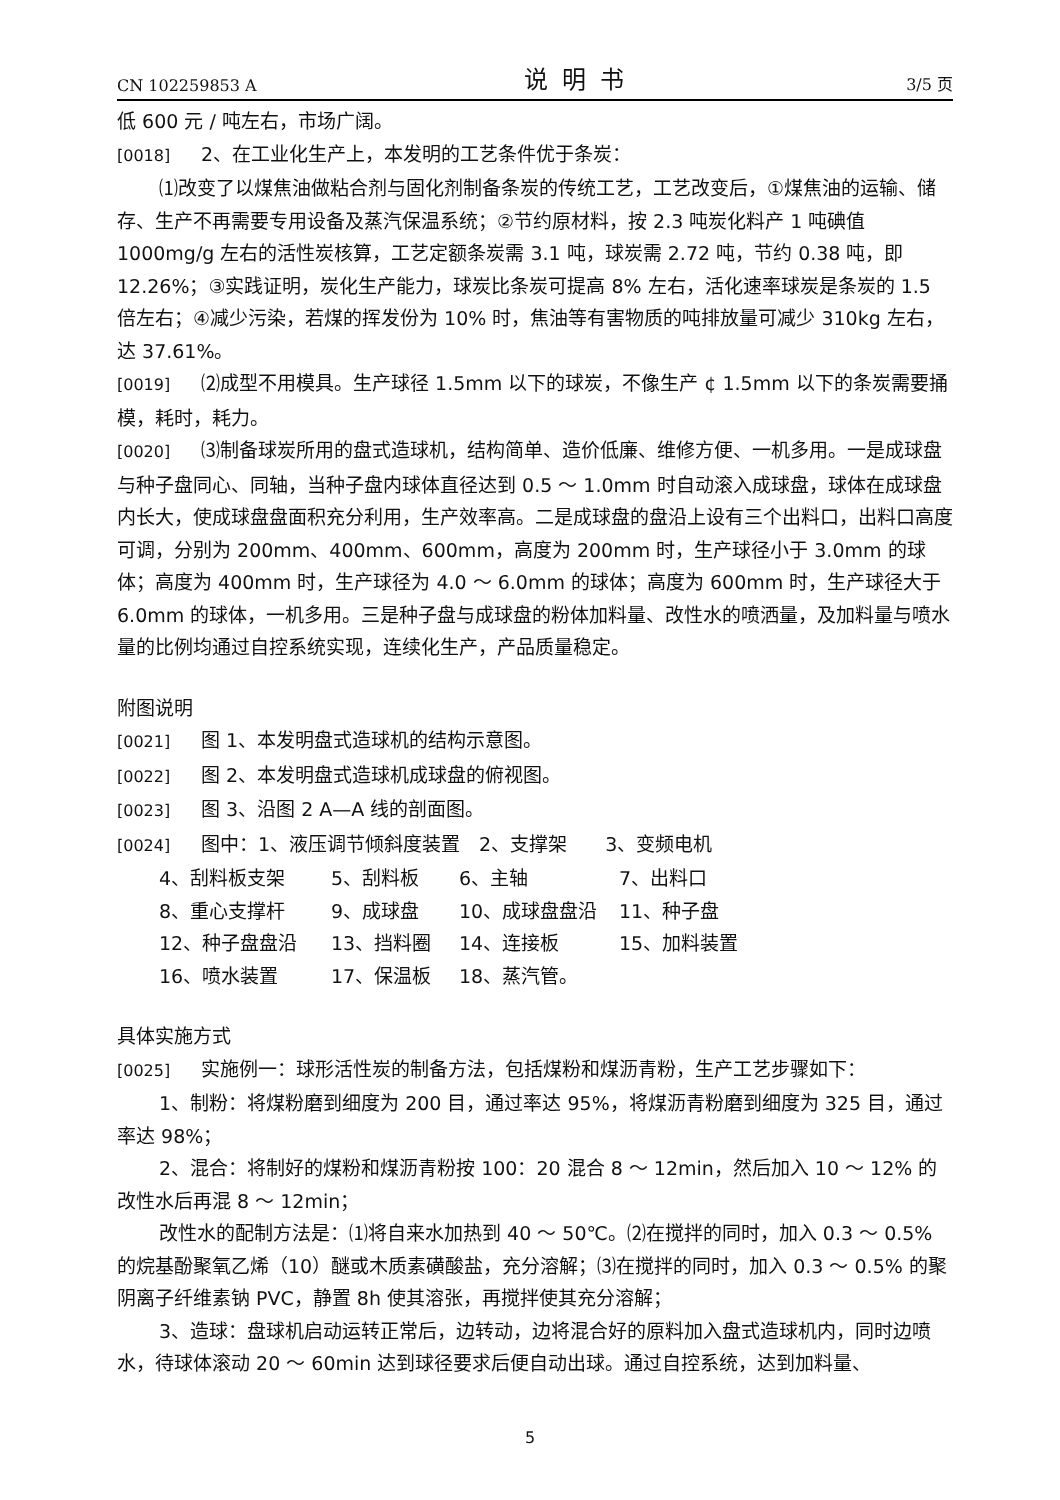CN 102259853 A
说明书
3/5 页
低 600 元 / 吨左右，市场广阔。
[0018] 2、在工业化生产上，本发明的工艺条件优于条炭：
⑴改变了以煤焦油做粘合剂与固化剂制备条炭的传统工艺，工艺改变后，①煤焦油的运输、储存、生产不再需要专用设备及蒸汽保温系统；②节约原材料，按 2.3 吨炭化料产 1 吨碘值 1000mg/g 左右的活性炭核算，工艺定额条炭需 3.1 吨，球炭需 2.72 吨，节约 0.38 吨，即 12.26%；③实践证明，炭化生产能力，球炭比条炭可提高 8% 左右，活化速率球炭是条炭的 1.5 倍左右；④减少污染，若煤的挥发份为 10% 时，焦油等有害物质的吨排放量可减少 310kg 左右，达 37.61%。
[0019] ⑵成型不用模具。生产球径 1.5mm 以下的球炭，不像生产 ¢ 1.5mm 以下的条炭需要捅模，耗时，耗力。
[0020] ⑶制备球炭所用的盘式造球机，结构简单、造价低廉、维修方便、一机多用。一是成球盘与种子盘同心、同轴，当种子盘内球体直径达到 0.5 ～ 1.0mm 时自动滚入成球盘，球体在成球盘内长大，使成球盘盘面积充分利用，生产效率高。二是成球盘的盘沿上设有三个出料口，出料口高度可调，分别为 200mm、400mm、600mm，高度为 200mm 时，生产球径小于 3.0mm 的球体；高度为 400mm 时，生产球径为 4.0 ～ 6.0mm 的球体；高度为 600mm 时，生产球径大于 6.0mm 的球体，一机多用。三是种子盘与成球盘的粉体加料量、改性水的喷洒量，及加料量与喷水量的比例均通过自控系统实现，连续化生产，产品质量稳定。
附图说明
[0021] 图 1、本发明盘式造球机的结构示意图。
[0022] 图 2、本发明盘式造球机成球盘的俯视图。
[0023] 图 3、沿图 2 A—A 线的剖面图。
[0024] 图中：1、液压调节倾斜度装置　2、支撑架　　3、变频电机
4、刮料板支架 5、刮料板 6、主轴 7、出料口 8、重心支撑杆 9、成球盘 10、成球盘盘沿 11、种子盘 12、种子盘盘沿 13、挡料圈 14、连接板 15、加料装置 16、喷水装置 17、保温板 18、蒸汽管。
具体实施方式
[0025] 实施例一：球形活性炭的制备方法，包括煤粉和煤沥青粉，生产工艺步骤如下：
1、制粉：将煤粉磨到细度为 200 目，通过率达 95%，将煤沥青粉磨到细度为 325 目，通过率达 98%；
2、混合：将制好的煤粉和煤沥青粉按 100：20 混合 8 ～ 12min，然后加入 10 ～ 12% 的改性水后再混 8 ～ 12min；
改性水的配制方法是：⑴将自来水加热到 40 ～ 50℃。⑵在搅拌的同时，加入 0.3 ～ 0.5% 的烷基酚聚氧乙烯（10）醚或木质素磺酸盐，充分溶解；⑶在搅拌的同时，加入 0.3 ～ 0.5% 的聚阴离子纤维素钠 PVC，静置 8h 使其溶张，再搅拌使其充分溶解；
3、造球：盘球机启动运转正常后，边转动，边将混合好的原料加入盘式造球机内，同时边喷水，待球体滚动 20 ～ 60min 达到球径要求后便自动出球。通过自控系统，达到加料量、
5